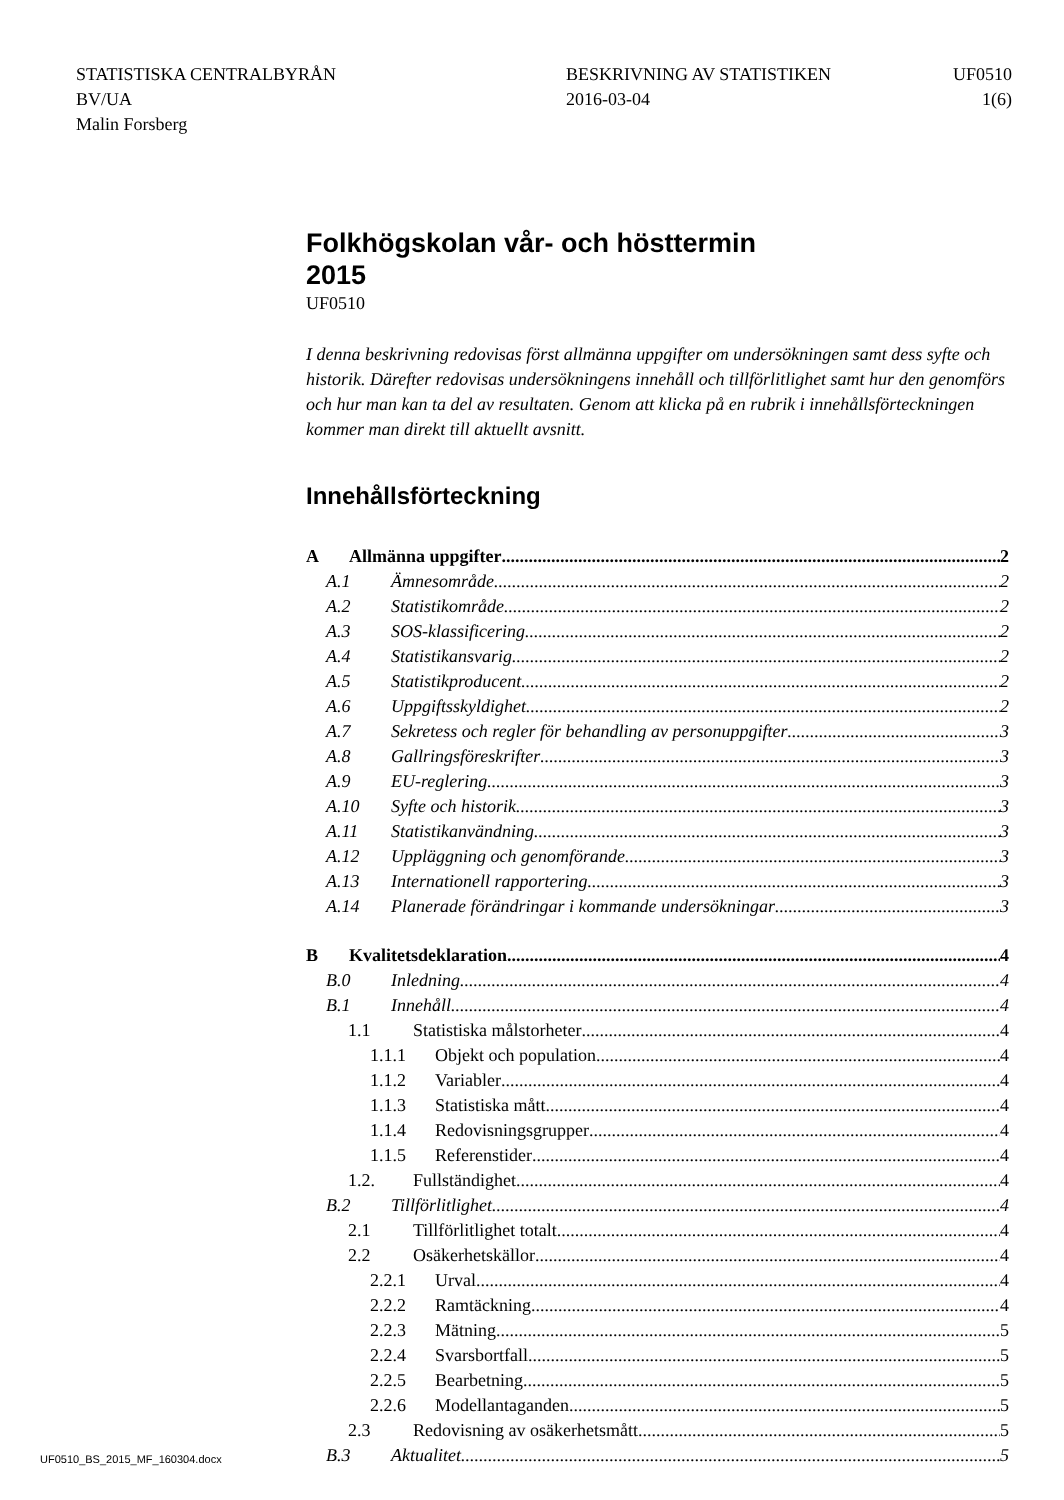STATISTISKA CENTRALBYRÅN
BV/UA
Malin Forsberg
BESKRIVNING AV STATISTIKEN
2016-03-04
UF0510
1(6)
Folkhögskolan vår- och hösttermin
2015
UF0510
I denna beskrivning redovisas först allmänna uppgifter om undersökningen samt dess syfte och historik. Därefter redovisas undersökningens innehåll och tillförlitlighet samt hur den genomförs och hur man kan ta del av resultaten. Genom att klicka på en rubrik i innehållsförteckningen kommer man direkt till aktuellt avsnitt.
Innehållsförteckning
A Allmänna uppgifter 2
A.1 Ämnesområde 2
A.2 Statistikområde 2
A.3 SOS-klassificering 2
A.4 Statistikansvarig 2
A.5 Statistikproducent 2
A.6 Uppgiftsskyldighet 2
A.7 Sekretess och regler för behandling av personuppgifter 3
A.8 Gallringsföreskrifter 3
A.9 EU-reglering 3
A.10 Syfte och historik 3
A.11 Statistikanvändning 3
A.12 Uppläggning och genomförande 3
A.13 Internationell rapportering 3
A.14 Planerade förändringar i kommande undersökningar 3
B Kvalitetsdeklaration 4
B.0 Inledning 4
B.1 Innehåll 4
1.1 Statistiska målstorheter 4
1.1.1 Objekt och population 4
1.1.2 Variabler 4
1.1.3 Statistiska mått 4
1.1.4 Redovisningsgrupper 4
1.1.5 Referenstider 4
1.2. Fullständighet 4
B.2 Tillförlitlighet 4
2.1 Tillförlitlighet totalt 4
2.2 Osäkerhetskällor 4
2.2.1 Urval 4
2.2.2 Ramtäckning 4
2.2.3 Mätning 5
2.2.4 Svarsbortfall 5
2.2.5 Bearbetning 5
2.2.6 Modellantaganden 5
2.3 Redovisning av osäkerhetsmått 5
B.3 Aktualitet 5
UF0510_BS_2015_MF_160304.docx